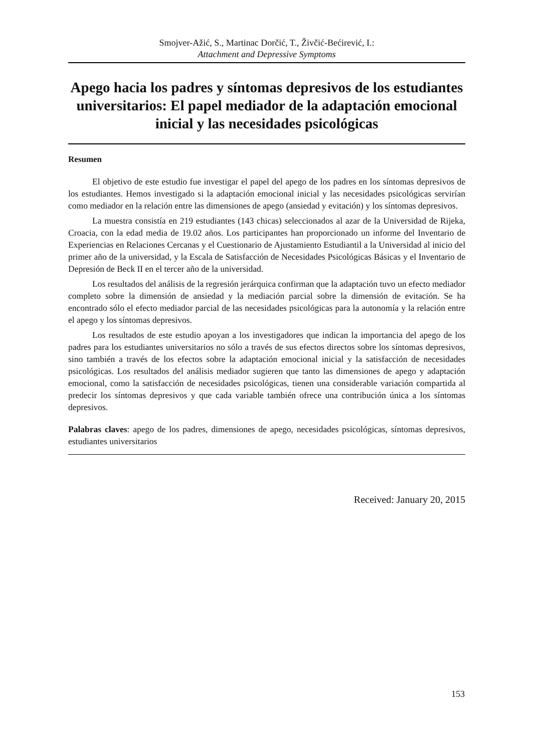Smojver-Ažić, S., Martinac Dorčić, T., Živčić-Bećirević, I.:
Attachment and Depressive Symptoms
Apego hacia los padres y síntomas depresivos de los estudiantes universitarios: El papel mediador de la adaptación emocional inicial y las necesidades psicológicas
Resumen
El objetivo de este estudio fue investigar el papel del apego de los padres en los síntomas depresivos de los estudiantes. Hemos investigado si la adaptación emocional inicial y las necesidades psicológicas servirían como mediador en la relación entre las dimensiones de apego (ansiedad y evitación) y los síntomas depresivos.
La muestra consistía en 219 estudiantes (143 chicas) seleccionados al azar de la Universidad de Rijeka, Croacia, con la edad media de 19.02 años. Los participantes han proporcionado un informe del Inventario de Experiencias en Relaciones Cercanas y el Cuestionario de Ajustamiento Estudiantil a la Universidad al inicio del primer año de la universidad, y la Escala de Satisfacción de Necesidades Psicológicas Básicas y el Inventario de Depresión de Beck II en el tercer año de la universidad.
Los resultados del análisis de la regresión jerárquica confirman que la adaptación tuvo un efecto mediador completo sobre la dimensión de ansiedad y la mediación parcial sobre la dimensión de evitación. Se ha encontrado sólo el efecto mediador parcial de las necesidades psicológicas para la autonomía y la relación entre el apego y los síntomas depresivos.
Los resultados de este estudio apoyan a los investigadores que indican la importancia del apego de los padres para los estudiantes universitarios no sólo a través de sus efectos directos sobre los síntomas depresivos, sino también a través de los efectos sobre la adaptación emocional inicial y la satisfacción de necesidades psicológicas. Los resultados del análisis mediador sugieren que tanto las dimensiones de apego y adaptación emocional, como la satisfacción de necesidades psicológicas, tienen una considerable variación compartida al predecir los síntomas depresivos y que cada variable también ofrece una contribución única a los síntomas depresivos.
Palabras claves: apego de los padres, dimensiones de apego, necesidades psicológicas, síntomas depresivos, estudiantes universitarios
Received: January 20, 2015
153